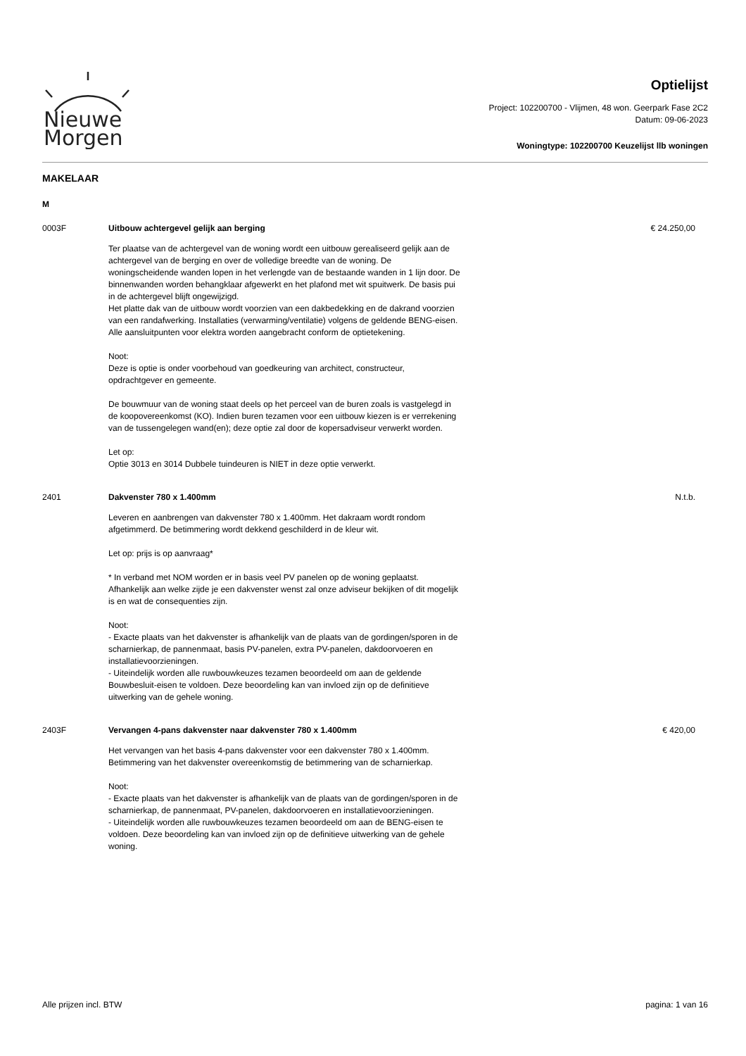Nieuwe
Morgen
Optielijst
Project: 102200700 - Vlijmen, 48 won. Geerpark Fase 2C2
Datum: 09-06-2023
Woningtype: 102200700 Keuzelijst llb woningen
MAKELAAR
M
0003F Uitbouw achtergevel gelijk aan berging
Ter plaatse van de achtergevel van de woning wordt een uitbouw gerealiseerd gelijk aan de achtergevel van de berging en over de volledige breedte van de woning. De woningscheidende wanden lopen in het verlengde van de bestaande wanden in 1 lijn door. De binnenwanden worden behangklaar afgewerkt en het plafond met wit spuitwerk. De basis pui in de achtergevel blijft ongewijzigd.
Het platte dak van de uitbouw wordt voorzien van een dakbedekking en de dakrand voorzien van een randafwerking. Installaties (verwarming/ventilatie) volgens de geldende BENG-eisen. Alle aansluitpunten voor elektra worden aangebracht conform de optietekening.
Noot:
Deze is optie is onder voorbehoud van goedkeuring van architect, constructeur, opdrachtgever en gemeente.
De bouwmuur van de woning staat deels op het perceel van de buren zoals is vastgelegd in de koopovereenkomst (KO). Indien buren tezamen voor een uitbouw kiezen is er verrekening van de tussengelegen wand(en); deze optie zal door de kopersadviseur verwerkt worden.
Let op:
Optie 3013 en 3014 Dubbele tuindeuren is NIET in deze optie verwerkt.
€ 24.250,00
2401 Dakvenster 780 x 1.400mm
Leveren en aanbrengen van dakvenster 780 x 1.400mm. Het dakraam wordt rondom afgetimmerd. De betimmering wordt dekkend geschilderd in de kleur wit.
Let op: prijs is op aanvraag*
* In verband met NOM worden er in basis veel PV panelen op de woning geplaatst. Afhankelijk aan welke zijde je een dakvenster wenst zal onze adviseur bekijken of dit mogelijk is en wat de consequenties zijn.
Noot:
- Exacte plaats van het dakvenster is afhankelijk van de plaats van de gordingen/sporen in de scharnierkap, de pannenmaat, basis PV-panelen, extra PV-panelen, dakdoorvoeren en installatievoorzieningen.
- Uiteindelijk worden alle ruwbouwkeuzes tezamen beoordeeld om aan de geldende Bouwbesluit-eisen te voldoen. Deze beoordeling kan van invloed zijn op de definitieve uitwerking van de gehele woning.
N.t.b.
2403F Vervangen 4-pans dakvenster naar dakvenster 780 x 1.400mm
Het vervangen van het basis 4-pans dakvenster voor een dakvenster 780 x 1.400mm. Betimmering van het dakvenster overeenkomstig de betimmering van de scharnierkap.
Noot:
- Exacte plaats van het dakvenster is afhankelijk van de plaats van de gordingen/sporen in de scharnierkap, de pannenmaat, PV-panelen, dakdoorvoeren en installatievoorzieningen.
- Uiteindelijk worden alle ruwbouwkeuzes tezamen beoordeeld om aan de BENG-eisen te voldoen. Deze beoordeling kan van invloed zijn op de definitieve uitwerking van de gehele woning.
€ 420,00
Alle prijzen incl. BTW pagina: 1 van 16